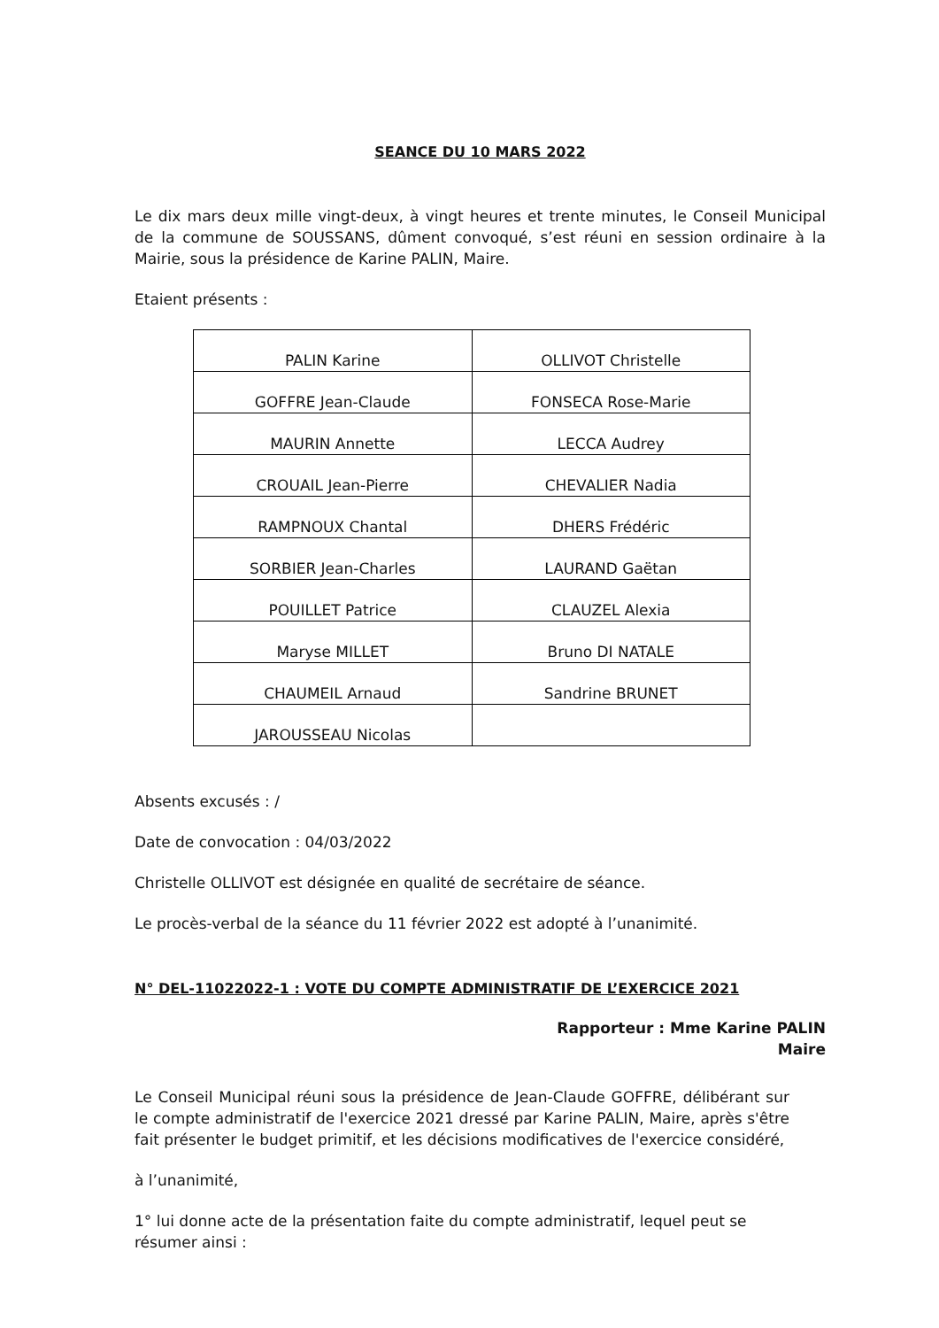SEANCE DU 10 MARS 2022
Le dix mars deux mille vingt-deux, à vingt heures et trente minutes, le Conseil Municipal de la commune de SOUSSANS, dûment convoqué, s’est réuni en session ordinaire à la Mairie, sous la présidence de Karine PALIN, Maire.
Etaient présents :
| PALIN Karine | OLLIVOT Christelle |
| GOFFRE Jean-Claude | FONSECA Rose-Marie |
| MAURIN Annette | LECCA Audrey |
| CROUAIL Jean-Pierre | CHEVALIER Nadia |
| RAMPNOUX Chantal | DHERS Frédéric |
| SORBIER Jean-Charles | LAURAND Gaëtan |
| POUILLET Patrice | CLAUZEL Alexia |
| Maryse MILLET | Bruno DI NATALE |
| CHAUMEIL Arnaud | Sandrine BRUNET |
| JAROUSSEAU Nicolas | |
Absents excusés : /
Date de convocation : 04/03/2022
Christelle OLLIVOT est désignée en qualité de secrétaire de séance.
Le procès-verbal de la séance du 11 février 2022 est adopté à l’unanimité.
N° DEL-11022022-1 : VOTE DU COMPTE ADMINISTRATIF DE L’EXERCICE 2021
Rapporteur : Mme Karine PALIN
Maire
Le Conseil Municipal réuni sous la présidence de Jean-Claude GOFFRE, délibérant sur le compte administratif de l'exercice 2021 dressé par Karine PALIN, Maire, après s'être fait présenter le budget primitif, et les décisions modificatives de l'exercice considéré,
à l’unanimité,
1° lui donne acte de la présentation faite du compte administratif, lequel peut se résumer ainsi :